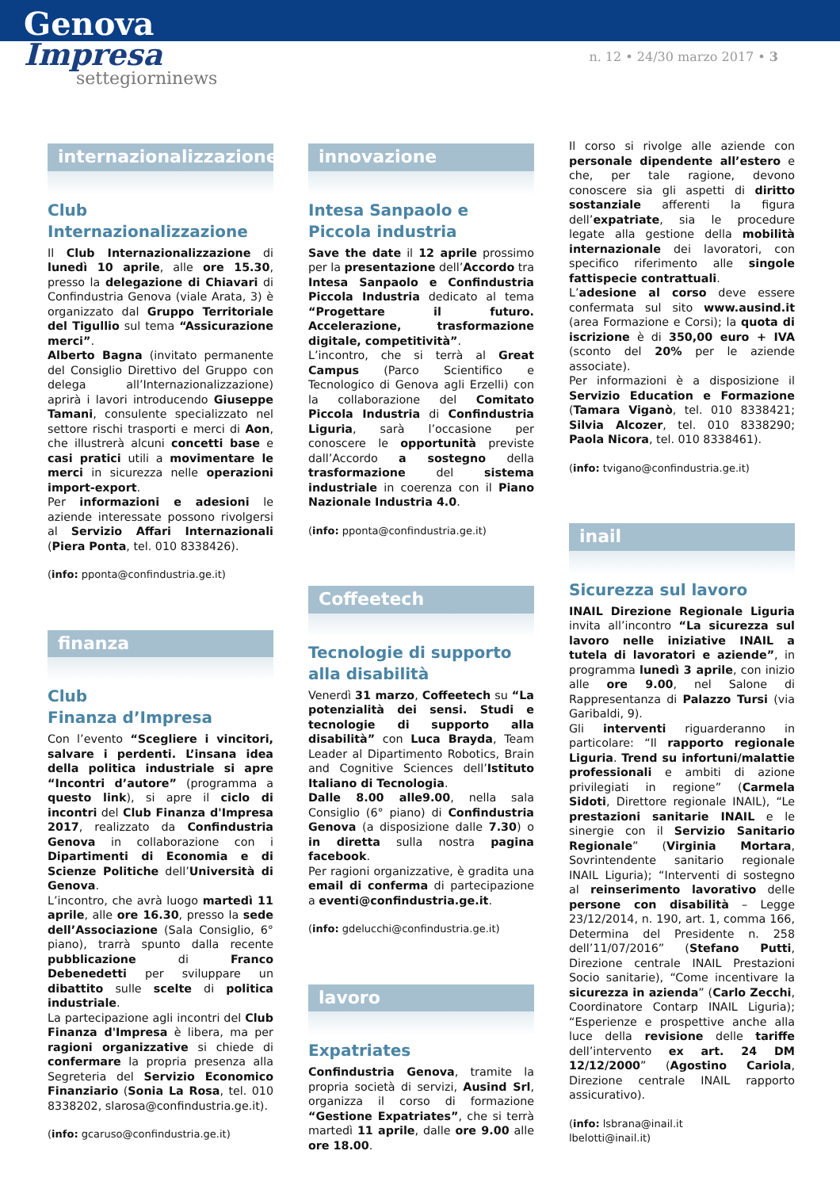Genova
Impresa
settegiorninews
n. 12 • 24/30 marzo 2017 • 3
internazionalizzazione
Club
Internazionalizzazione
Il Club Internazionalizzazione di lunedì 10 aprile, alle ore 15.30, presso la delegazione di Chiavari di Confindustria Genova (viale Arata, 3) è organizzato dal Gruppo Territoriale del Tigullio sul tema “Assicurazione merci”.
Alberto Bagna (invitato permanente del Consiglio Direttivo del Gruppo con delega all’Internazionalizzazione) aprirà i lavori introducendo Giuseppe Tamani, consulente specializzato nel settore rischi trasporti e merci di Aon, che illustrerà alcuni concetti base e casi pratici utili a movimentare le merci in sicurezza nelle operazioni import-export.
Per informazioni e adesioni le aziende interessate possono rivolgersi al Servizio Affari Internazionali (Piera Ponta, tel. 010 8338426).
(info: pponta@confindustria.ge.it)
finanza
Club
Finanza d’Impresa
Con l’evento “Scegliere i vincitori, salvare i perdenti. L’insana idea della politica industriale si apre “Incontri d’autore” (programma a questo link), si apre il ciclo di incontri del Club Finanza d'Impresa 2017, realizzato da Confindustria Genova in collaborazione con i Dipartimenti di Economia e di Scienze Politiche dell’Università di Genova.
L’incontro, che avrà luogo martedì 11 aprile, alle ore 16.30, presso la sede dell’Associazione (Sala Consiglio, 6° piano), trarrà spunto dalla recente pubblicazione di Franco Debenedetti per sviluppare un dibattito sulle scelte di politica industriale.
La partecipazione agli incontri del Club Finanza d'Impresa è libera, ma per ragioni organizzative si chiede di confermare la propria presenza alla Segreteria del Servizio Economico Finanziario (Sonia La Rosa, tel. 010 8338202, slarosa@confindustria.ge.it).
(info: gcaruso@confindustria.ge.it)
innovazione
Intesa Sanpaolo e
Piccola industria
Save the date il 12 aprile prossimo per la presentazione dell’Accordo tra Intesa Sanpaolo e Confindustria Piccola Industria dedicato al tema “Progettare il futuro. Accelerazione, trasformazione digitale, competitività”.
L’incontro, che si terrà al Great Campus (Parco Scientifico e Tecnologico di Genova agli Erzelli) con la collaborazione del Comitato Piccola Industria di Confindustria Liguria, sarà l’occasione per conoscere le opportunità previste dall’Accordo a sostegno della trasformazione del sistema industriale in coerenza con il Piano Nazionale Industria 4.0.
(info: pponta@confindustria.ge.it)
Coffeetech
Tecnologie di supporto
alla disabilità
Venerdì 31 marzo, Coffeetech su “La potenzialità dei sensi. Studi e tecnologie di supporto alla disabilità” con Luca Brayda, Team Leader al Dipartimento Robotics, Brain and Cognitive Sciences dell’Istituto Italiano di Tecnologia.
Dalle 8.00 alle9.00, nella sala Consiglio (6° piano) di Confindustria Genova (a disposizione dalle 7.30) o in diretta sulla nostra pagina facebook.
Per ragioni organizzative, è gradita una email di conferma di partecipazione a eventi@confindustria.ge.it.
(info: gdelucchi@confindustria.ge.it)
lavoro
Expatriates
Confindustria Genova, tramite la propria società di servizi, Ausind Srl, organizza il corso di formazione “Gestione Expatriates”, che si terrà martedì 11 aprile, dalle ore 9.00 alle ore 18.00.
Il corso si rivolge alle aziende con personale dipendente all’estero e che, per tale ragione, devono conoscere sia gli aspetti di diritto sostanziale afferenti la figura dell’expatriate, sia le procedure legate alla gestione della mobilità internazionale dei lavoratori, con specifico riferimento alle singole fattispecie contrattuali.
L’adesione al corso deve essere confermata sul sito www.ausind.it (area Formazione e Corsi); la quota di iscrizione è di 350,00 euro + IVA (sconto del 20% per le aziende associate).
Per informazioni è a disposizione il Servizio Education e Formazione (Tamara Viganò, tel. 010 8338421; Silvia Alcozer, tel. 010 8338290; Paola Nicora, tel. 010 8338461).
(info: tvigano@confindustria.ge.it)
inail
Sicurezza sul lavoro
INAIL Direzione Regionale Liguria invita all’incontro “La sicurezza sul lavoro nelle iniziative INAIL a tutela di lavoratori e aziende”, in programma lunedì 3 aprile, con inizio alle ore 9.00, nel Salone di Rappresentanza di Palazzo Tursi (via Garibaldi, 9).
Gli interventi riguarderanno in particolare: “Il rapporto regionale Liguria. Trend su infortuni/malattie professionali e ambiti di azione privilegiati in regione” (Carmela Sidoti, Direttore regionale INAIL), “Le prestazioni sanitarie INAIL e le sinergie con il Servizio Sanitario Regionale” (Virginia Mortara, Sovrintendente sanitario regionale INAIL Liguria); “Interventi di sostegno al reinserimento lavorativo delle persone con disabilità – Legge 23/12/2014, n. 190, art. 1, comma 166, Determina del Presidente n. 258 dell’11/07/2016” (Stefano Putti, Direzione centrale INAIL Prestazioni Socio sanitarie), “Come incentivare la sicurezza in azienda” (Carlo Zecchi, Coordinatore Contarp INAIL Liguria); “Esperienze e prospettive anche alla luce della revisione delle tariffe dell’intervento ex art. 24 DM 12/12/2000” (Agostino Cariola, Direzione centrale INAIL rapporto assicurativo).
(info: lsbrana@inail.it
lbelotti@inail.it)